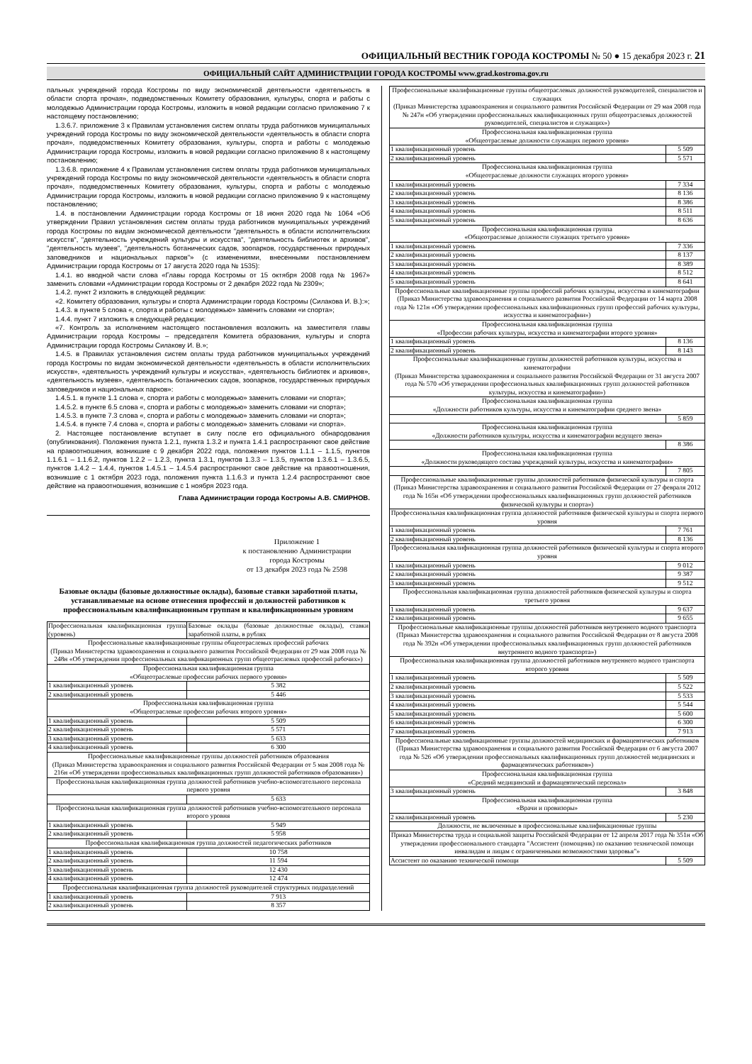ОФИЦИАЛЬНЫЙ ВЕСТНИК ГОРОДА КОСТРОМЫ № 50 ● 15 декабря 2023 г. 21
ОФИЦИАЛЬНЫЙ САЙТ АДМИНИСТРАЦИИ ГОРОДА КОСТРОМЫ www.grad.kostroma.gov.ru
пальных учреждений города Костромы по виду экономической деятельности «деятельность в области спорта прочая», подведомственных Комитету образования, культуры, спорта и работы с молодежью Администрации города Костромы, изложить в новой редакции согласно приложению 7 к настоящему постановлению;
1.3.6.7. приложение 3 к Правилам установления систем оплаты труда работников муниципальных учреждений города Костромы по виду экономической деятельности «деятельность в области спорта прочая», подведомственных Комитету образования, культуры, спорта и работы с молодежью Администрации города Костромы, изложить в новой редакции согласно приложению 8 к настоящему постановлению;
1.3.6.8. приложение 4 к Правилам установления систем оплаты труда работников муниципальных учреждений города Костромы по виду экономической деятельности «деятельность в области спорта прочая», подведомственных Комитету образования, культуры, спорта и работы с молодежью Администрации города Костромы, изложить в новой редакции согласно приложению 9 к настоящему постановлению;
1.4. в постановлении Администрации города Костромы от 18 июня 2020 года № 1064 «Об утверждении Правил установления систем оплаты труда работников муниципальных учреждений города Костромы по видам экономической деятельности "деятельность в области исполнительских искусств", "деятельность учреждений культуры и искусства", "деятельность библиотек и архивов", "деятельность музеев", "деятельность ботанических садов, зоопарков, государственных природных заповедников и национальных парков"» (с изменениями, внесенными постановлением Администрации города Костромы от 17 августа 2020 года № 1535):
1.4.1. во вводной части слова «Главы города Костромы от 15 октября 2008 года № 1967» заменить словами «Администрации города Костромы от 2 декабря 2022 года № 2309»;
1.4.2. пункт 2 изложить в следующей редакции:
«2. Комитету образования, культуры и спорта Администрации города Костромы (Силакова И. В.):»;
1.4.3. в пункте 5 слова «, спорта и работы с молодежью» заменить словами «и спорта»;
1.4.4. пункт 7 изложить в следующей редакции:
«7. Контроль за исполнением настоящего постановления возложить на заместителя главы Администрации города Костромы – председателя Комитета образования, культуры и спорта Администрации города Костромы Силакову И. В.»;
1.4.5. в Правилах установления систем оплаты труда работников муниципальных учреждений города Костромы по видам экономической деятельности «деятельность в области исполнительских искусств», «деятельность учреждений культуры и искусства», «деятельность библиотек и архивов», «деятельность музеев», «деятельность ботанических садов, зоопарков, государственных природных заповедников и национальных парков»:
1.4.5.1. в пункте 1.1 слова «, спорта и работы с молодежью» заменить словами «и спорта»;
1.4.5.2. в пункте 6.5 слова «, спорта и работы с молодежью» заменить словами «и спорта»;
1.4.5.3. в пункте 7.3 слова «, спорта и работы с молодежью» заменить словами «и спорта»;
1.4.5.4. в пункте 7.4 слова «, спорта и работы с молодежью» заменить словами «и спорта».
2. Настоящее постановление вступает в силу после его официального обнародования (опубликования). Положения пункта 1.2.1, пункта 1.3.2 и пункта 1.4.1 распространяют свое действие на правоотношения, возникшие с 9 декабря 2022 года, положения пунктов 1.1.1 – 1.1.5, пунктов 1.1.6.1 – 1.1.6.2, пунктов 1.2.2 – 1.2.3, пункта 1.3.1, пунктов 1.3.3 – 1.3.5, пунктов 1.3.6.1 – 1.3.6.5, пунктов 1.4.2 – 1.4.4, пунктов 1.4.5.1 – 1.4.5.4 распространяют свое действие на правоотношения, возникшие с 1 октября 2023 года, положения пункта 1.1.6.3 и пункта 1.2.4 распространяют свое действие на правоотношения, возникшие с 1 ноября 2023 года.
Глава Администрации города Костромы А.В. СМИРНОВ.
Приложение 1
к постановлению Администрации
города Костромы
от 13 декабря 2023 года № 2598
Базовые оклады (базовые должностные оклады), базовые ставки заработной платы, устанавливаемые на основе отнесения профессий и должностей работников к профессиональным квалификационным группам и квалификационным уровням
| Профессиональная квалификационная группа (уровень) | Базовые оклады (базовые должностные оклады), ставки заработной платы, в рублях |
| --- | --- |
| Профессиональные квалификационные группы общеотраслевых профессий рабочих (Приказ Министерства здравоохранения и социального развития Российской Федерации от 29 мая 2008 года № 248н «Об утверждении профессиональных квалификационных групп общеотраслевых профессий рабочих») | |
| Профессиональная квалификационная группа «Общеотраслевые профессии рабочих первого уровня» | |
| 1 квалификационный уровень | 5 382 |
| 2 квалификационный уровень | 5 446 |
| Профессиональная квалификационная группа «Общеотраслевые профессии рабочих второго уровня» | |
| 1 квалификационный уровень | 5 509 |
| 2 квалификационный уровень | 5 571 |
| 3 квалификационный уровень | 5 633 |
| 4 квалификационный уровень | 6 300 |
| Профессиональные квалификационные группы должностей работников образования (Приказ Министерства здравоохранения и социального развития Российской Федерации от 5 мая 2008 года № 216н «Об утверждении профессиональных квалификационных групп должностей работников образования») | |
| Профессиональная квалификационная группа должностей работников учебно-вспомогательного персонала первого уровня | |
| | 5 633 |
| Профессиональная квалификационная группа должностей работников учебно-вспомогательного персонала второго уровня | |
| 1 квалификационный уровень | 5 949 |
| 2 квалификационный уровень | 5 958 |
| Профессиональная квалификационная группа должностей педагогических работников | |
| 1 квалификационный уровень | 10 758 |
| 2 квалификационный уровень | 11 594 |
| 3 квалификационный уровень | 12 430 |
| 4 квалификационный уровень | 12 474 |
| Профессиональная квалификационная группа должностей руководителей структурных подразделений | |
| 1 квалификационный уровень | 7 913 |
| 2 квалификационный уровень | 8 357 |
| Профессиональные квалификационные группы общеотраслевых должностей руководителей, специалистов и служащих (Приказ Министерства здравоохранения и социального развития Российской Федерации от 29 мая 2008 года № 247н «Об утверждении профессиональных квалификационных групп общеотраслевых должностей руководителей, специалистов и служащих») | |
| Профессиональная квалификационная группа «Общеотраслевые должности служащих первого уровня» | |
| 1 квалификационный уровень | 5 509 |
| 2 квалификационный уровень | 5 571 |
| Профессиональная квалификационная группа «Общеотраслевые должности служащих второго уровня» | |
| 1 квалификационный уровень | 7 334 |
| 2 квалификационный уровень | 8 136 |
| 3 квалификационный уровень | 8 386 |
| 4 квалификационный уровень | 8 511 |
| 5 квалификационный уровень | 8 636 |
| Профессиональная квалификационная группа «Общеотраслевые должности служащих третьего уровня» | |
| 1 квалификационный уровень | 7 336 |
| 2 квалификационный уровень | 8 137 |
| 3 квалификационный уровень | 8 389 |
| 4 квалификационный уровень | 8 512 |
| 5 квалификационный уровень | 8 641 |
| Профессиональные квалификационные группы профессий рабочих культуры, искусства и кинематографии (Приказ Министерства здравоохранения и социального развития Российской Федерации от 14 марта 2008 года № 121н «Об утверждении профессиональных квалификационных групп профессий рабочих культуры, искусства и кинематографии») | |
| Профессиональная квалификационная группа «Профессии рабочих культуры, искусства и кинематографии второго уровня» | |
| 1 квалификационный уровень | 8 136 |
| 2 квалификационный уровень | 8 143 |
| Профессиональные квалификационные группы должностей работников культуры, искусства и кинематографии (Приказ Министерства здравоохранения и социального развития Российской Федерации от 31 августа 2007 года № 570 «Об утверждении профессиональных квалификационных групп должностей работников культуры, искусства и кинематографии») | |
| Профессиональная квалификационная группа «Должности работников культуры, искусства и кинематографии среднего звена» | |
| | 5 859 |
| Профессиональная квалификационная группа «Должности работников культуры, искусства и кинематографии ведущего звена» | |
| | 8 386 |
| Профессиональная квалификационная группа «Должности руководящего состава учреждений культуры, искусства и кинематографии» | |
| | 7 805 |
| Профессиональные квалификационные группы должностей работников физической культуры и спорта (Приказ Министерства здравоохранения и социального развития Российской Федерации от 27 февраля 2012 года № 165н «Об утверждении профессиональных квалификационных групп должностей работников физической культуры и спорта») | |
| Профессиональная квалификационная группа должностей работников физической культуры и спорта первого уровня | |
| 1 квалификационный уровень | 7 761 |
| 2 квалификационный уровень | 8 136 |
| Профессиональная квалификационная группа должностей работников физической культуры и спорта второго уровня | |
| 1 квалификационный уровень | 9 012 |
| 2 квалификационный уровень | 9 387 |
| 3 квалификационный уровень | 9 512 |
| Профессиональная квалификационная группа должностей работников физической культуры и спорта третьего уровня | |
| 1 квалификационный уровень | 9 637 |
| 2 квалификационный уровень | 9 655 |
| Профессиональные квалификационные группы должностей работников внутреннего водного транспорта (Приказ Министерства здравоохранения и социального развития Российской Федерации от 8 августа 2008 года № 392н «Об утверждении профессиональных квалификационных групп должностей работников внутреннего водного транспорта») | |
| Профессиональная квалификационная группа должностей работников внутреннего водного транспорта второго уровня | |
| 1 квалификационный уровень | 5 509 |
| 2 квалификационный уровень | 5 522 |
| 3 квалификационный уровень | 5 533 |
| 4 квалификационный уровень | 5 544 |
| 5 квалификационный уровень | 5 600 |
| 6 квалификационный уровень | 6 300 |
| 7 квалификационный уровень | 7 913 |
| Профессиональные квалификационные группы должностей медицинских и фармацевтических работников (Приказ Министерства здравоохранения и социального развития Российской Федерации от 6 августа 2007 года № 526 «Об утверждении профессиональных квалификационных групп должностей медицинских и фармацевтических работников») | |
| Профессиональная квалификационная группа «Средний медицинский и фармацевтический персонал» | |
| 3 квалификационный уровень | 3 848 |
| Профессиональная квалификационная группа «Врачи и провизоры» | |
| 2 квалификационный уровень | 5 230 |
| Должности, не включенные в профессиональные квалификационные группы | |
| Приказ Министерства труда и социальной защиты Российской Федерации от 12 апреля 2017 года № 351н «Об утверждении профессионального стандарта "Ассистент (помощник) по оказанию технической помощи инвалидам и лицам с ограниченными возможностями здоровья"» | |
| Ассистент по оказанию технической помощи | 5 509 |